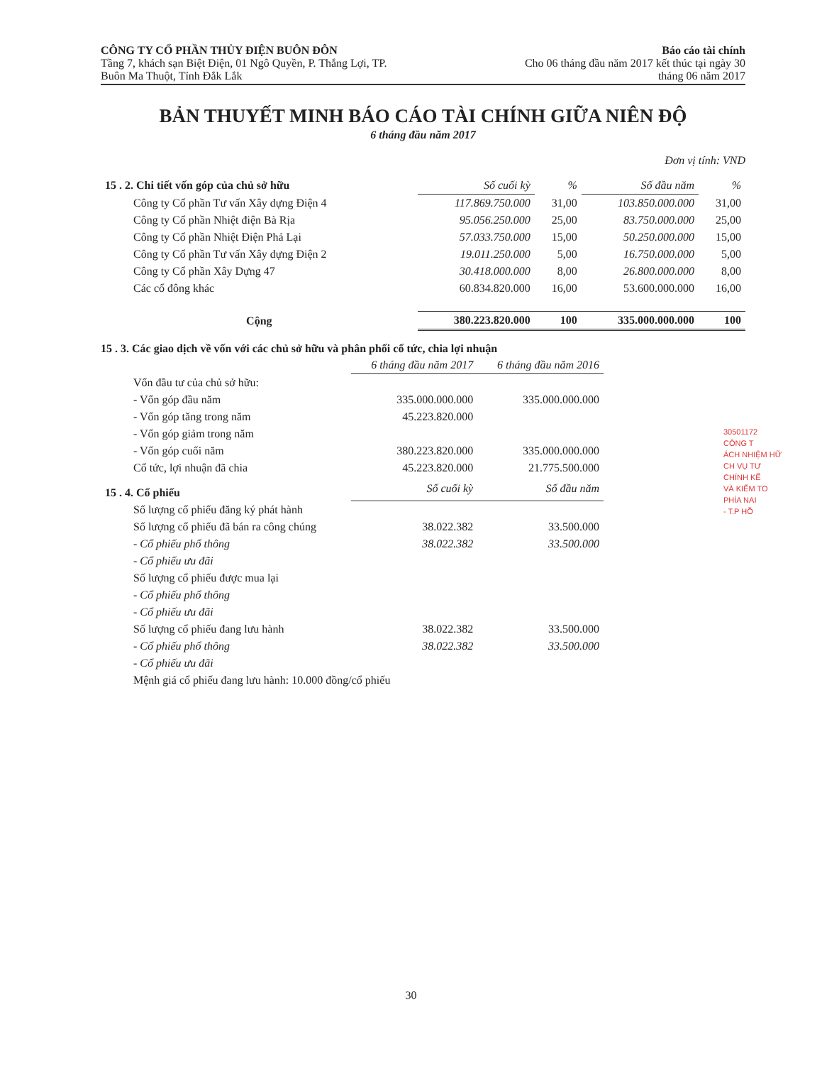CÔNG TY CỔ PHẦN THỦY ĐIỆN BUÔN ĐÔN
Tầng 7, khách sạn Biệt Điện, 01 Ngô Quyền, P. Thắng Lợi, TP.
Buôn Ma Thuột, Tỉnh Đắk Lắk
Báo cáo tài chính
Cho 06 tháng đầu năm 2017 kết thúc tại ngày 30
tháng 06 năm 2017
BẢN THUYẾT MINH BÁO CÁO TÀI CHÍNH GIỮA NIÊN ĐỘ
6 tháng đầu năm 2017
Đơn vị tính: VND
| 15 . 2. Chi tiết vốn góp của chủ sở hữu | Số cuối kỳ | % | Số đầu năm | % |
| Công ty Cổ phần Tư vấn Xây dựng Điện 4 | 117.869.750.000 | 31,00 | 103.850.000.000 | 31,00 |
| Công ty Cổ phần Nhiệt điện Bà Rịa | 95.056.250.000 | 25,00 | 83.750.000.000 | 25,00 |
| Công ty Cổ phần Nhiệt Điện Phả Lại | 57.033.750.000 | 15,00 | 50.250.000.000 | 15,00 |
| Công ty Cổ phần Tư vấn Xây dựng Điện 2 | 19.011.250.000 | 5,00 | 16.750.000.000 | 5,00 |
| Công ty Cổ phần Xây Dựng 47 | 30.418.000.000 | 8,00 | 26.800.000.000 | 8,00 |
| Các cổ đông khác | 60.834.820.000 | 16,00 | 53.600.000.000 | 16,00 |
| Cộng | 380.223.820.000 | 100 | 335.000.000.000 | 100 |
15 . 3. Các giao dịch về vốn với các chủ sở hữu và phân phối cổ tức, chia lợi nhuận
| | 6 tháng đầu năm 2017 | 6 tháng đầu năm 2016 |
| Vốn đầu tư của chủ sở hữu: | | |
| - Vốn góp đầu năm | 335.000.000.000 | 335.000.000.000 |
| - Vốn góp tăng trong năm | 45.223.820.000 | |
| - Vốn góp giảm trong năm | | |
| - Vốn góp cuối năm | 380.223.820.000 | 335.000.000.000 |
| Cổ tức, lợi nhuận đã chia | 45.223.820.000 | 21.775.500.000 |
| 15 . 4. Cổ phiếu | Số cuối kỳ | Số đầu năm |
| Số lượng cổ phiếu đăng ký phát hành | | |
| Số lượng cổ phiếu đã bán ra công chúng | 38.022.382 | 33.500.000 |
| - Cổ phiếu phổ thông | 38.022.382 | 33.500.000 |
| - Cổ phiếu ưu đãi | | |
| Số lượng cổ phiếu được mua lại | | |
| - Cổ phiếu phổ thông | | |
| - Cổ phiếu ưu đãi | | |
| Số lượng cổ phiếu đang lưu hành | 38.022.382 | 33.500.000 |
| - Cổ phiếu phổ thông | 38.022.382 | 33.500.000 |
| - Cổ phiếu ưu đãi | | |
| Mệnh giá cổ phiếu đang lưu hành: 10.000 đồng/cổ phiếu | | |
30501172
CÔNG T
ÁCH NHIỆM HỮ
CH VỤ TƯ
CHÍNH KẾ
VÀ KIỂM TO
PHÍA NAI
- T.P HỒ
30